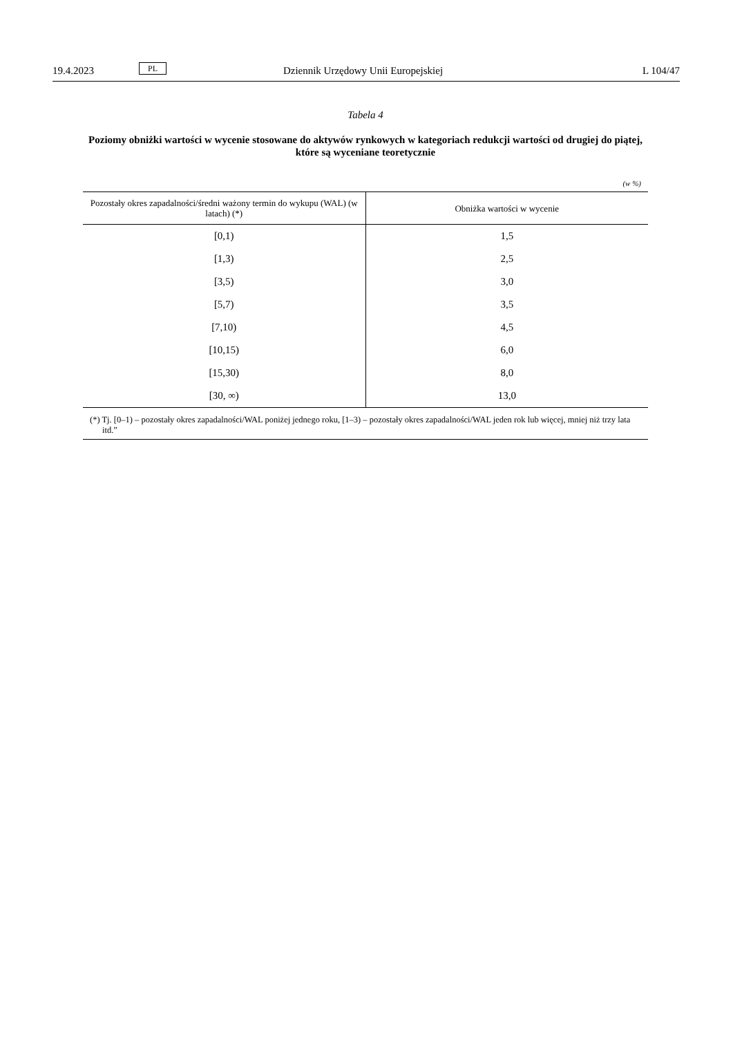19.4.2023 PL Dziennik Urzędowy Unii Europejskiej L 104/47
Tabela 4
Poziomy obniżki wartości w wycenie stosowane do aktywów rynkowych w kategoriach redukcji wartości od drugiej do piątej, które są wyceniane teoretycznie
(w %)
| Pozostały okres zapadalności/średni ważony termin do wykupu (WAL) (w latach) (*) | Obniżka wartości w wycenie |
| --- | --- |
| [0,1) | 1,5 |
| [1,3) | 2,5 |
| [3,5) | 3,0 |
| [5,7) | 3,5 |
| [7,10) | 4,5 |
| [10,15) | 6,0 |
| [15,30) | 8,0 |
| [30, ∞) | 13,0 |
(*) Tj. [0–1) – pozostały okres zapadalności/WAL poniżej jednego roku, [1–3) – pozostały okres zapadalności/WAL jeden rok lub więcej, mniej niż trzy lata itd.”